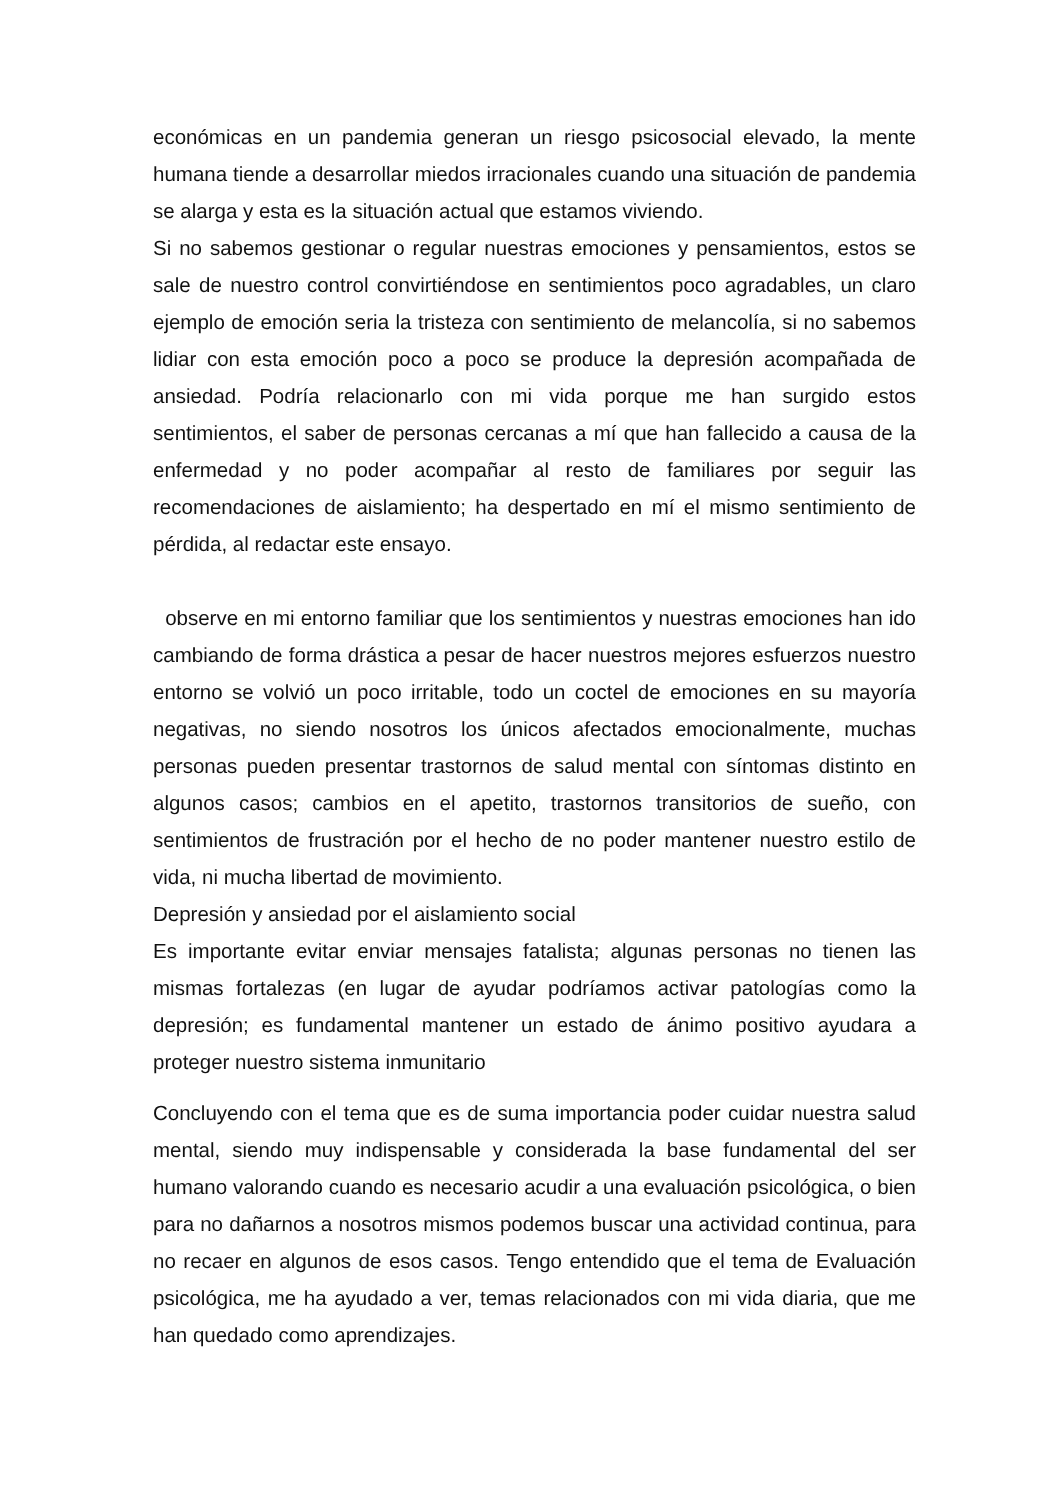económicas en un pandemia generan un riesgo psicosocial elevado, la mente humana tiende a desarrollar miedos irracionales cuando una situación de pandemia se alarga y esta es la situación actual que estamos viviendo.
Si no sabemos gestionar o regular nuestras emociones y pensamientos, estos se sale de nuestro control convirtiéndose en sentimientos poco agradables, un claro ejemplo de emoción seria la tristeza con sentimiento de melancolía, si no sabemos lidiar con esta emoción poco a poco se produce la depresión acompañada de ansiedad. Podría relacionarlo con mi vida porque me han surgido estos sentimientos, el saber de personas cercanas a mí que han fallecido a causa de la enfermedad y no poder acompañar al resto de familiares por seguir las recomendaciones de aislamiento; ha despertado en mí el mismo sentimiento de pérdida, al redactar este ensayo.
observe en mi entorno familiar que los sentimientos y nuestras emociones han ido cambiando de forma drástica a pesar de hacer nuestros mejores esfuerzos nuestro entorno se volvió un poco irritable, todo un coctel de emociones en su mayoría negativas, no siendo nosotros los únicos afectados emocionalmente, muchas personas pueden presentar trastornos de salud mental con síntomas distinto en algunos casos; cambios en el apetito, trastornos transitorios de sueño, con sentimientos de frustración por el hecho de no poder mantener nuestro estilo de vida, ni mucha libertad de movimiento.
Depresión y ansiedad por el aislamiento social
Es importante evitar enviar mensajes fatalista; algunas personas no tienen las mismas fortalezas (en lugar de ayudar podríamos activar patologías como la depresión; es fundamental mantener un estado de ánimo positivo ayudara a proteger nuestro sistema inmunitario
Concluyendo con el tema que es de suma importancia poder cuidar nuestra salud mental, siendo muy indispensable y considerada la base fundamental del ser humano valorando cuando es necesario acudir a una evaluación psicológica, o bien para no dañarnos a nosotros mismos podemos buscar una actividad continua, para no recaer en algunos de esos casos. Tengo entendido que el tema de Evaluación psicológica, me ha ayudado a ver, temas relacionados con mi vida diaria, que me han quedado como aprendizajes.